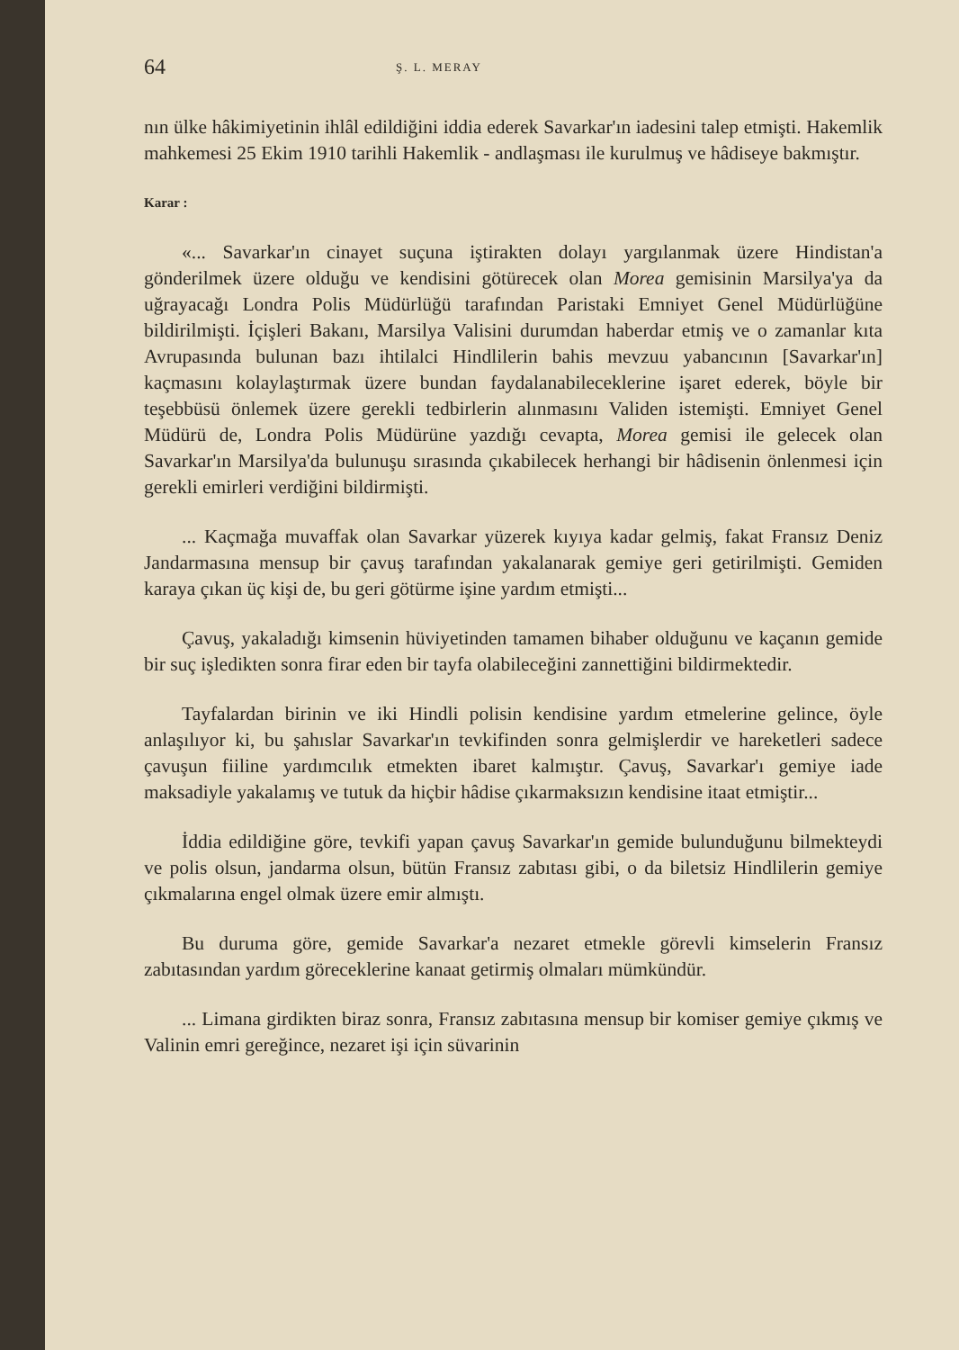64 Ş. L. MERAY
nın ülke hâkimiyetinin ihlâl edildiğini iddia ederek Savarkar'ın iadesini talep etmişti. Hakemlik mahkemesi 25 Ekim 1910 tarihli Hakemlik - andlaşması ile kurulmuş ve hâdiseye bakmıştır.
Karar :
«... Savarkar'ın cinayet suçuna iştirakten dolayı yargılanmak üzere Hindistan'a gönderilmek üzere olduğu ve kendisini götürecek olan Morea gemisinin Marsilya'ya da uğrayacağı Londra Polis Müdürlüğü tarafından Paristaki Emniyet Genel Müdürlüğüne bildirilmişti. İçişleri Bakanı, Marsilya Valisini durumdan haberdar etmiş ve o zamanlar kıta Avrupasında bulunan bazı ihtilalci Hindlilerin bahis mevzuu yabancının [Savarkar'ın] kaçmasını kolaylaştırmak üzere bundan faydalanabileceklerine işaret ederek, böyle bir teşebbüsü önlemek üzere gerekli tedbirlerin alınmasını Validen istemişti. Emniyet Genel Müdürü de, Londra Polis Müdürüne yazdığı cevapta, Morea gemisi ile gelecek olan Savarkar'ın Marsilya'da bulunuşu sırasında çıkabilecek herhangi bir hâdisenin önlenmesi için gerekli emirleri verdiğini bildirmişti.
... Kaçmağa muvaffak olan Savarkar yüzerek kıyıya kadar gelmiş, fakat Fransız Deniz Jandarmasına mensup bir çavuş tarafından yakalanarak gemiye geri getirilmişti. Gemiden karaya çıkan üç kişi de, bu geri götürme işine yardım etmişti...
Çavuş, yakaladığı kimsenin hüviyetinden tamamen bihaber olduğunu ve kaçanın gemide bir suç işledikten sonra firar eden bir tayfa olabileceğini zannettiğini bildirmektedir.
Tayfalardan birinin ve iki Hindli polisin kendisine yardım etmelerine gelince, öyle anlaşılıyor ki, bu şahıslar Savarkar'ın tevkifinden sonra gelmişlerdir ve hareketleri sadece çavuşun fiiline yardımcılık etmekten ibaret kalmıştır. Çavuş, Savarkar'ı gemiye iade maksadiyle yakalamış ve tutuk da hiçbir hâdise çıkarmaksızın kendisine itaat etmiştir...
İddia edildiğine göre, tevkifi yapan çavuş Savarkar'ın gemide bulunduğunu bilmekteydi ve polis olsun, jandarma olsun, bütün Fransız zabıtası gibi, o da biletsiz Hindlilerin gemiye çıkmalarına engel olmak üzere emir almıştı.
Bu duruma göre, gemide Savarkar'a nezaret etmekle görevli kimselerin Fransız zabıtasından yardım göreceklerine kanaat getirmiş olmaları mümkündür.
... Limana girdikten biraz sonra, Fransız zabıtasına mensup bir komiser gemiye çıkmış ve Valinin emri gereğince, nezaret işi için süvarinin